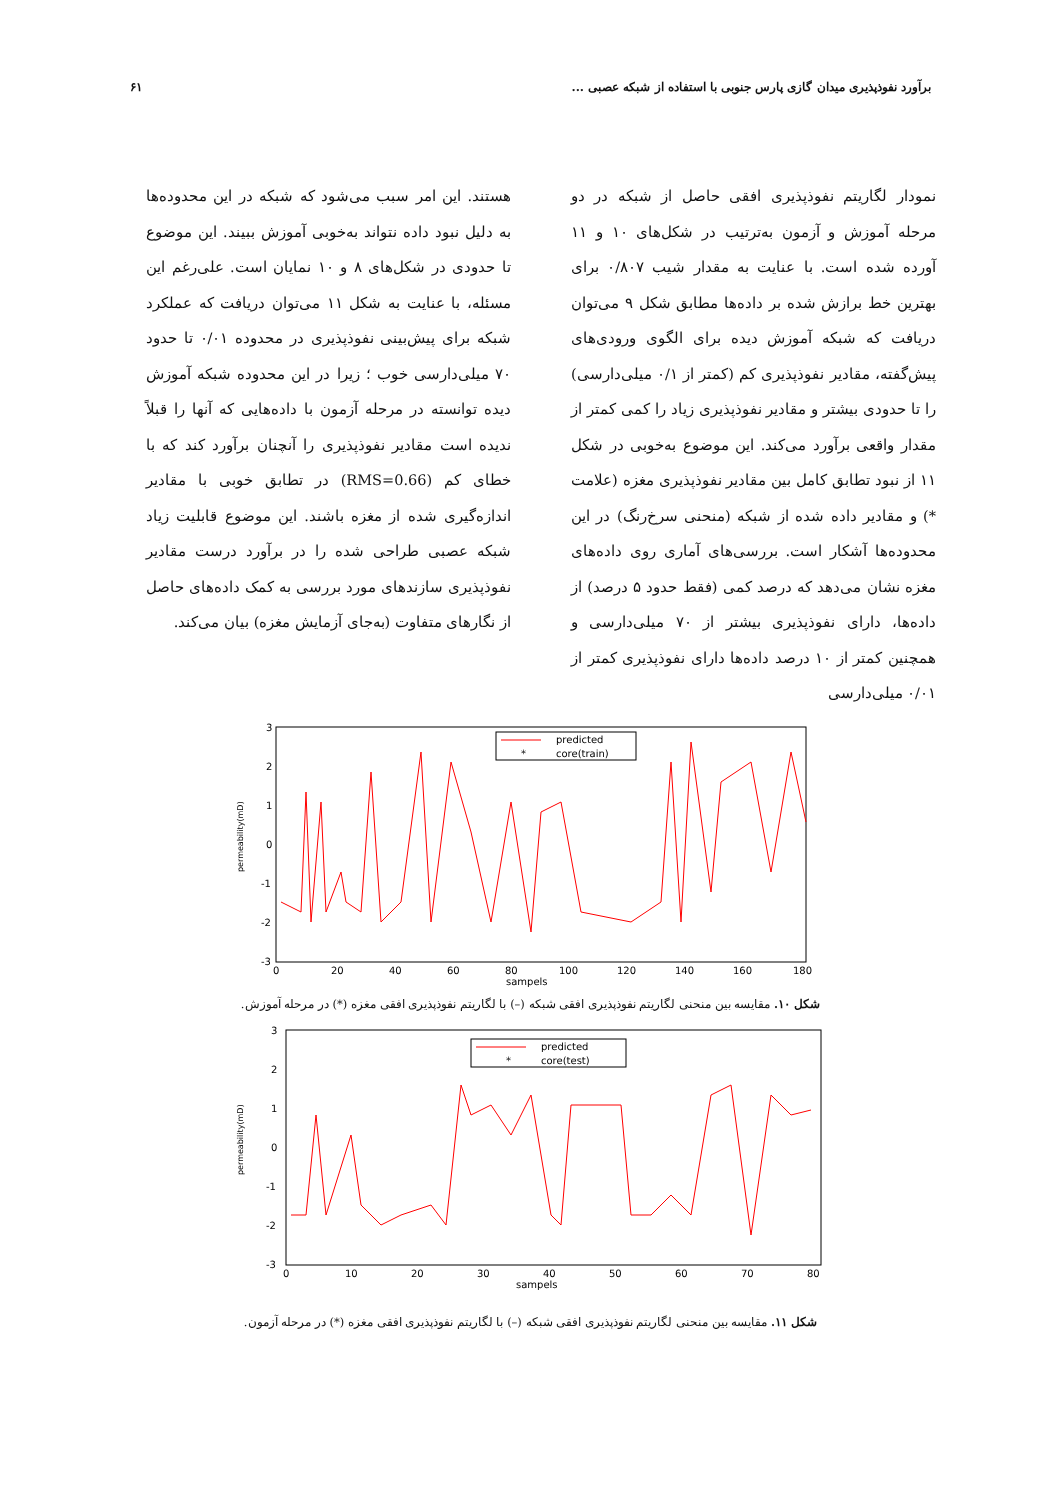برآورد نفوذپذیری میدان گازی پارس جنوبی با استفاده از شبکه عصبی ... ۶۱
نمودار لگاریتم نفوذپذیری افقی حاصل از شبکه در دو مرحله آموزش و آزمون به‌ترتیب در شکل‌های ۱۰ و ۱۱ آورده شده است. با عنایت به مقدار شیب ۰/۸۰۷ برای بهترین خط برازش شده بر داده‌ها مطابق شکل ۹ می‌توان دریافت که شبکه آموزش دیده برای الگوی ورودی‌های پیش‌گفته، مقادیر نفوذپذیری کم (کمتر از ۰/۱ میلی‌دارسی) را تا حدودی بیشتر و مقادیر نفوذپذیری زیاد را کمی کمتر از مقدار واقعی برآورد می‌کند. این موضوع به‌خوبی در شکل ۱۱ از نبود تطابق کامل بین مقادیر نفوذپذیری مغزه (علامت *) و مقادیر داده شده از شبکه (منحنی سرخ‌رنگ) در این محدوده‌ها آشکار است. بررسی‌های آماری روی داده‌های مغزه نشان می‌دهد که درصد کمی (فقط حدود ۵ درصد) از داده‌ها، دارای نفوذپذیری بیشتر از ۷۰ میلی‌دارسی و همچنین کمتر از ۱۰ درصد داده‌ها دارای نفوذپذیری کمتر از ۰/۰۱ میلی‌دارسی
هستند. این امر سبب می‌شود که شبکه در این محدوده‌ها به دلیل نبود داده نتواند به‌خوبی آموزش ببیند. این موضوع تا حدودی در شکل‌های ۸ و ۱۰ نمایان است. علی‌رغم این مسئله، با عنایت به شکل ۱۱ می‌توان دریافت که عملکرد شبکه برای پیش‌بینی نفوذپذیری در محدوده ۰/۰۱ تا حدود ۷۰ میلی‌دارسی خوب ؛ زیرا در این محدوده شبکه آموزش دیده توانسته در مرحله آزمون با داده‌هایی که آنها را قبلاً ندیده است مقادیر نفوذپذیری را آنچنان برآورد کند که با خطای کم (RMS=0.66) در تطابق خوبی با مقادیر اندازه‌گیری شده از مغزه باشند. این موضوع قابلیت زیاد شبکه عصبی طراحی شده را در برآورد درست مقادیر نفوذپذیری سازندهای مورد بررسی به کمک داده‌های حاصل از نگارهای متفاوت (به‌جای آزمایش مغزه) بیان می‌کند.
3
2
1
0
-1
-2
-3
0
20
40
60
80
100
120
140
160
180
sampels
permeability(mD)
predicted
*
core(train)
شکل ۱۰. مقایسه بین منحنی لگاریتم نفوذپذیری افقی شبکه (–) با لگاریتم نفوذپذیری افقی مغزه (*) در مرحله آموزش.
3
2
1
0
-1
-2
-3
0
10
20
30
40
50
60
70
80
sampels
permeability(mD)
predicted
*
core(test)
شکل ۱۱. مقایسه بین منحنی لگاریتم نفوذپذیری افقی شبکه (–) با لگاریتم نفوذپذیری افقی مغزه (*) در مرحله آزمون.